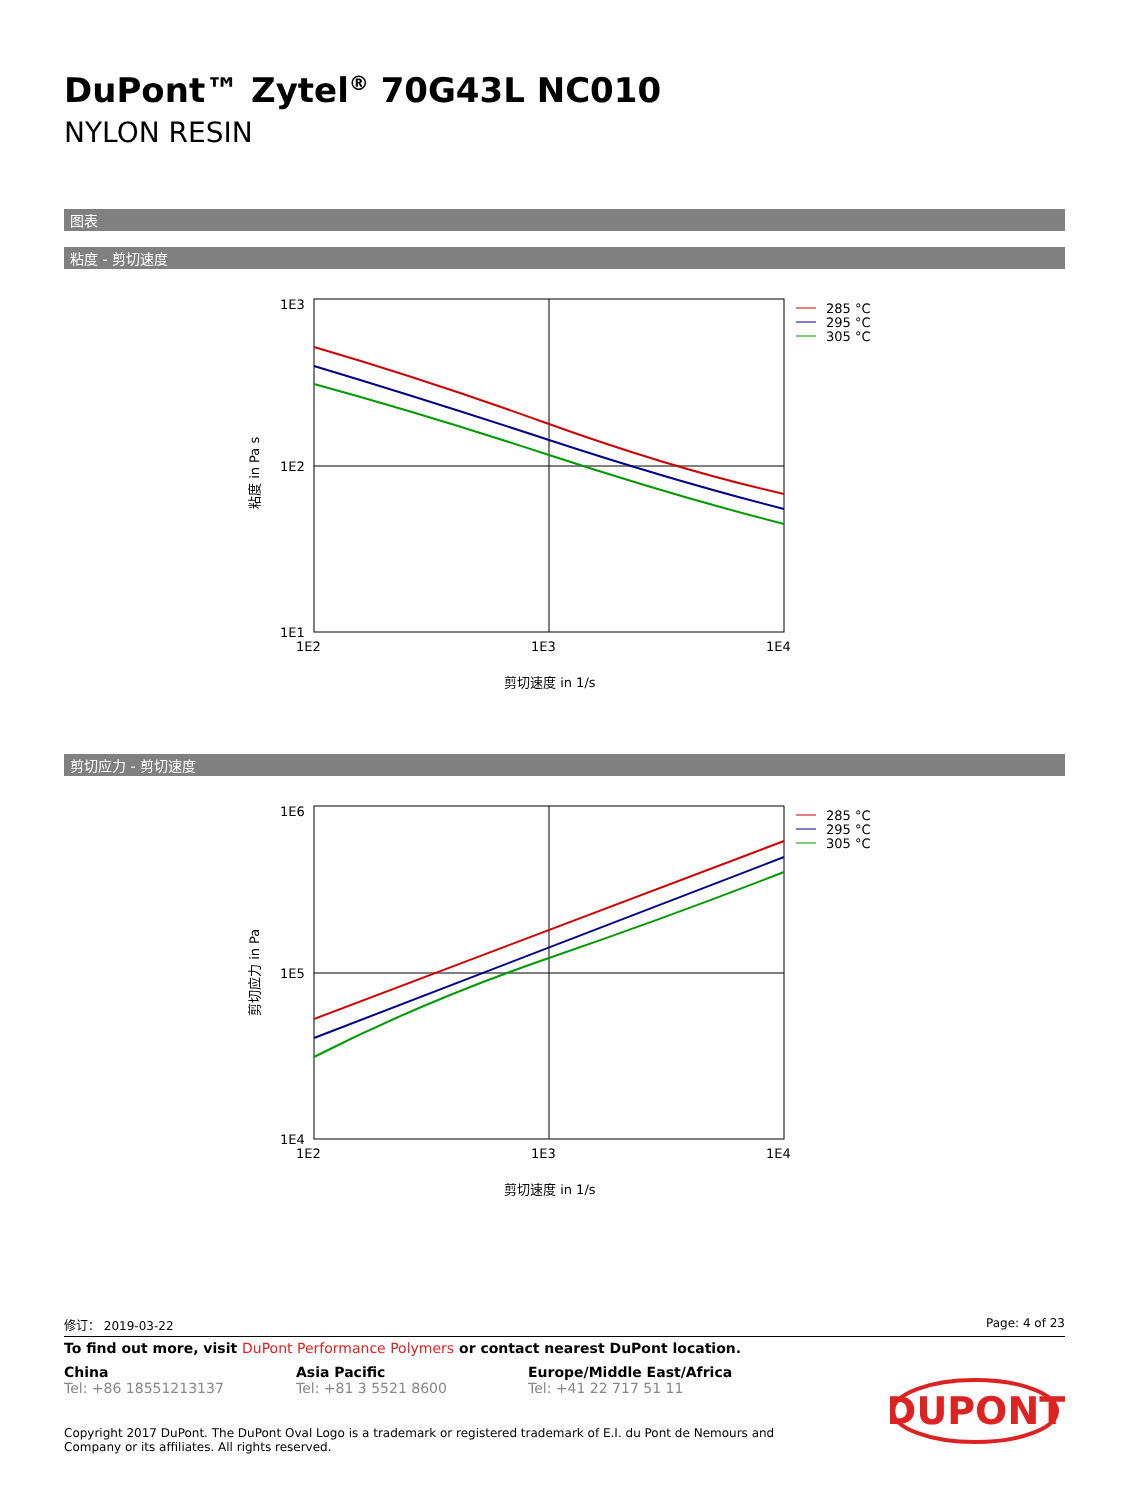DuPont™ Zytel<sup>®</sup> 70G43L NC010
NYLON RESIN
图表
粘度 - 剪切速度
1E3
1E2
1E1
1E2
1E3
1E4
剪切速度 in 1/s
粘度 in Pa s
285 °C
295 °C
305 °C
剪切应力 - 剪切速度
1E6
1E5
1E4
1E2
1E3
1E4
剪切速度 in 1/s
剪切应力 in Pa
285 °C
295 °C
305 °C
修订： 2019-03-22 Page: 4 of 23
To find out more, visit DuPont Performance Polymers or contact nearest DuPont location.
China
Tel: +86 18551213137
Asia Pacific
Tel: +81 3 5521 8600
Europe/Middle East/Africa
Tel: +41 22 717 51 11
Copyright 2017 DuPont. The DuPont Oval Logo is a trademark or registered trademark of E.I. du Pont de Nemours and Company or its affiliates. All rights reserved.
DUPONT